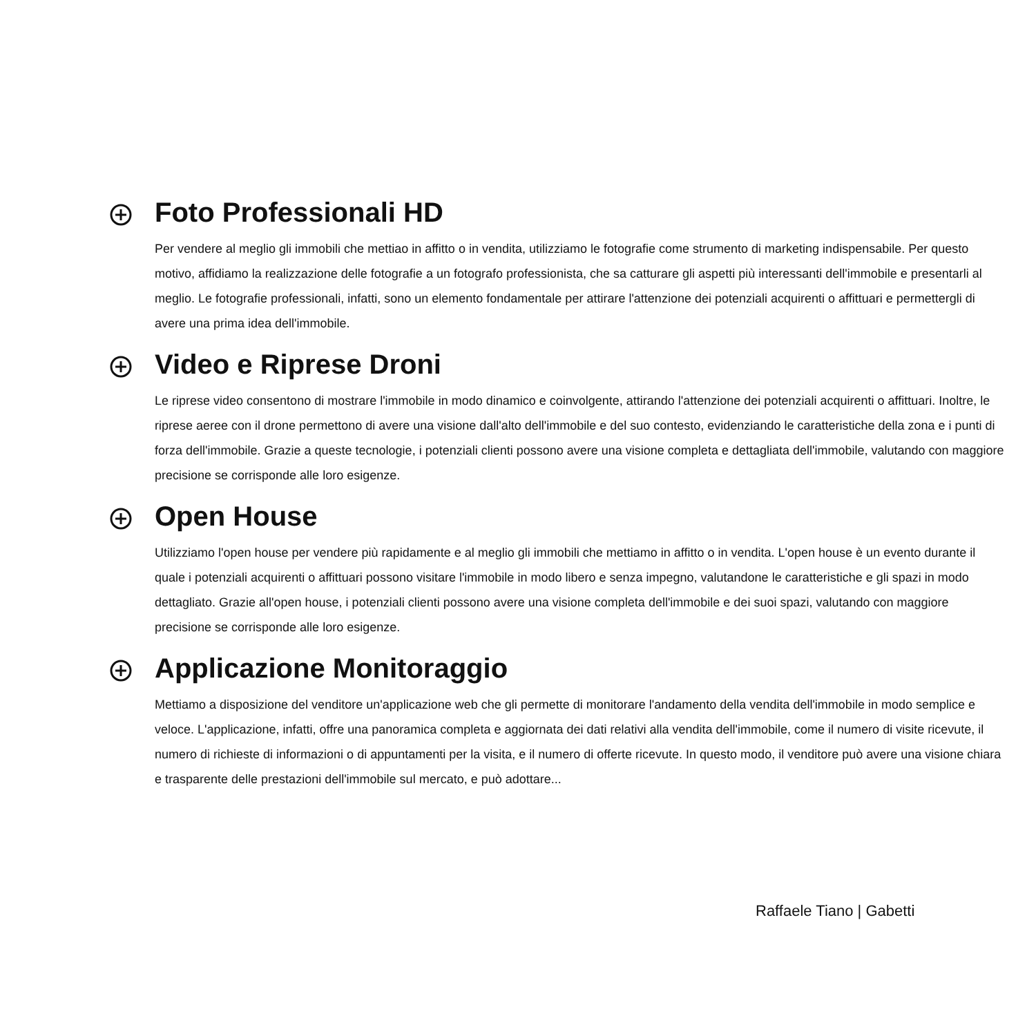Foto Professionali HD
Per vendere al meglio gli immobili che mettiao in affitto o in vendita, utilizziamo le fotografie come strumento di marketing indispensabile. Per questo motivo, affidiamo la realizzazione delle fotografie a un fotografo professionista, che sa catturare gli aspetti più interessanti dell'immobile e presentarli al meglio. Le fotografie professionali, infatti, sono un elemento fondamentale per attirare l'attenzione dei potenziali acquirenti o affittuari e permettergli di avere una prima idea dell'immobile.
Video e Riprese Droni
Le riprese video consentono di mostrare l'immobile in modo dinamico e coinvolgente, attirando l'attenzione dei potenziali acquirenti o affittuari. Inoltre, le riprese aeree con il drone permettono di avere una visione dall'alto dell'immobile e del suo contesto, evidenziando le caratteristiche della zona e i punti di forza dell'immobile. Grazie a queste tecnologie, i potenziali clienti possono avere una visione completa e dettagliata dell'immobile, valutando con maggiore precisione se corrisponde alle loro esigenze.
Open House
Utilizziamo l'open house per vendere più rapidamente e al meglio gli immobili che mettiamo in affitto o in vendita. L'open house è un evento durante il quale i potenziali acquirenti o affittuari possono visitare l'immobile in modo libero e senza impegno, valutandone le caratteristiche e gli spazi in modo dettagliato. Grazie all'open house, i potenziali clienti possono avere una visione completa dell'immobile e dei suoi spazi, valutando con maggiore precisione se corrisponde alle loro esigenze.
Applicazione Monitoraggio
Mettiamo a disposizione del venditore un'applicazione web che gli permette di monitorare l'andamento della vendita dell'immobile in modo semplice e veloce. L'applicazione, infatti, offre una panoramica completa e aggiornata dei dati relativi alla vendita dell'immobile, come il numero di visite ricevute, il numero di richieste di informazioni o di appuntamenti per la visita, e il numero di offerte ricevute. In questo modo, il venditore può avere una visione chiara e trasparente delle prestazioni dell'immobile sul mercato, e può adottare...
Raffaele Tiano | Gabetti